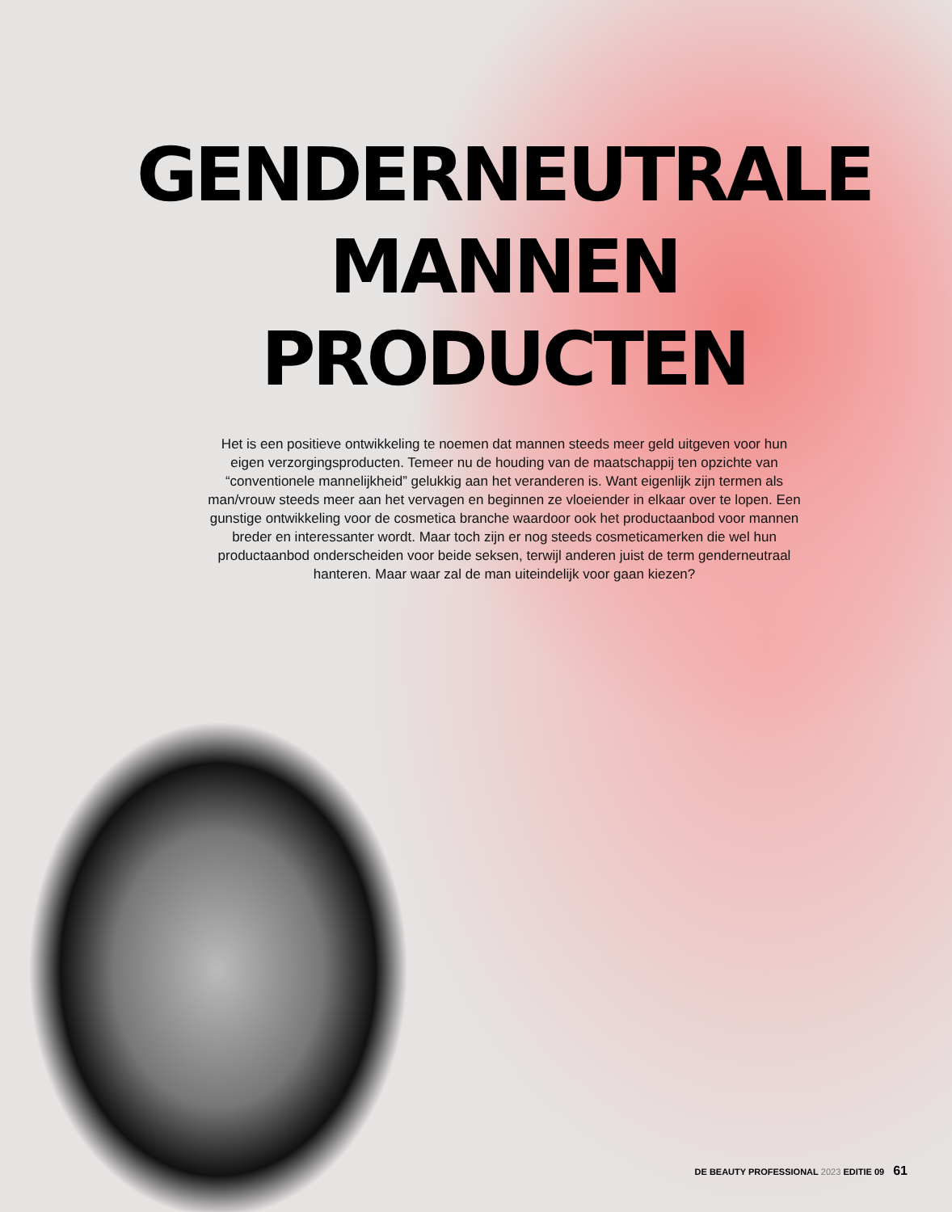GENDERNEUTRALE
MANNEN
PRODUCTEN
Het is een positieve ontwikkeling te noemen dat mannen steeds meer geld uitgeven voor hun eigen verzorgingsproducten. Temeer nu de houding van de maatschappij ten opzichte van “conventionele mannelijkheid” gelukkig aan het veranderen is. Want eigenlijk zijn termen als man/vrouw steeds meer aan het vervagen en beginnen ze vloeiender in elkaar over te lopen. Een gunstige ontwikkeling voor de cosmetica branche waardoor ook het productaanbod voor mannen breder en interessanter wordt. Maar toch zijn er nog steeds cosmeticamerken die wel hun productaanbod onderscheiden voor beide seksen, terwijl anderen juist de term genderneutraal hanteren. Maar waar zal de man uiteindelijk voor gaan kiezen?
DE BEAUTY PROFESSIONAL 2023 EDITIE 09 61